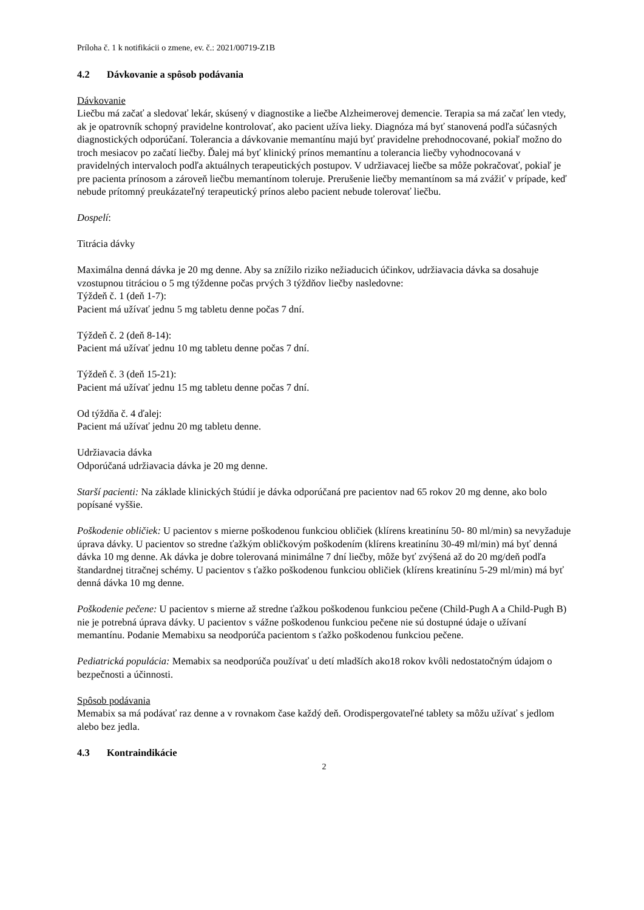Príloha č. 1 k notifikácii o zmene, ev. č.: 2021/00719-Z1B
4.2 Dávkovanie a spôsob podávania
Dávkovanie
Liečbu má začať a sledovať lekár, skúsený v diagnostike a liečbe Alzheimerovej demencie. Terapia sa má začať len vtedy, ak je opatrovník schopný pravidelne kontrolovať, ako pacient užíva lieky. Diagnóza má byť stanovená podľa súčasných diagnostických odporúčaní. Tolerancia a dávkovanie memantínu majú byť pravidelne prehodnocované, pokiaľ možno do troch mesiacov po začatí liečby. Ďalej má byť klinický prínos memantínu a tolerancia liečby vyhodnocovaná v pravidelných intervaloch podľa aktuálnych terapeutických postupov. V udržiavacej liečbe sa môže pokračovať, pokiaľ je pre pacienta prínosom a zároveň liečbu memantínom toleruje. Prerušenie liečby memantínom sa má zvážiť v prípade, keď nebude prítomný preukázateľný terapeutický prínos alebo pacient nebude tolerovať liečbu.
Dospelí:
Titrácia dávky
Maximálna denná dávka je 20 mg denne. Aby sa znížilo riziko nežiaducich účinkov, udržiavacia dávka sa dosahuje vzostupnou titráciou o 5 mg týždenne počas prvých 3 týždňov liečby nasledovne:
Týždeň č. 1 (deň 1-7):
Pacient má užívať jednu 5 mg tabletu denne počas 7 dní.
Týždeň č. 2 (deň 8-14):
Pacient má užívať jednu 10 mg tabletu denne počas 7 dní.
Týždeň č. 3 (deň 15-21):
Pacient má užívať jednu 15 mg tabletu denne počas 7 dní.
Od týždňa č. 4 ďalej:
Pacient má užívať jednu 20 mg tabletu denne.
Udržiavacia dávka
Odporúčaná udržiavacia dávka je 20 mg denne.
Starší pacienti: Na základe klinických štúdií je dávka odporúčaná pre pacientov nad 65 rokov 20 mg denne, ako bolo popísané vyššie.
Poškodenie obličiek: U pacientov s mierne poškodenou funkciou obličiek (klírens kreatinínu 50- 80 ml/min) sa nevyžaduje úprava dávky. U pacientov so stredne ťažkým obličkovým poškodením (klírens kreatinínu 30-49 ml/min) má byť denná dávka 10 mg denne. Ak dávka je dobre tolerovaná minimálne 7 dní liečby, môže byť zvýšená až do 20 mg/deň podľa štandardnej titračnej schémy. U pacientov s ťažko poškodenou funkciou obličiek (klírens kreatinínu 5-29 ml/min) má byť denná dávka 10 mg denne.
Poškodenie pečene: U pacientov s mierne až stredne ťažkou poškodenou funkciou pečene (Child-Pugh A a Child-Pugh B) nie je potrebná úprava dávky. U pacientov s vážne poškodenou funkciou pečene nie sú dostupné údaje o užívaní memantínu. Podanie Memabixu sa neodporúča pacientom s ťažko poškodenou funkciou pečene.
Pediatrická populácia: Memabix sa neodporúča používať u detí mladších ako18 rokov kvôli nedostatočným údajom o bezpečnosti a účinnosti.
Spôsob podávania
Memabix sa má podávať raz denne a v rovnakom čase každý deň. Orodispergovateľné tablety sa môžu užívať s jedlom alebo bez jedla.
4.3 Kontraindikácie
2